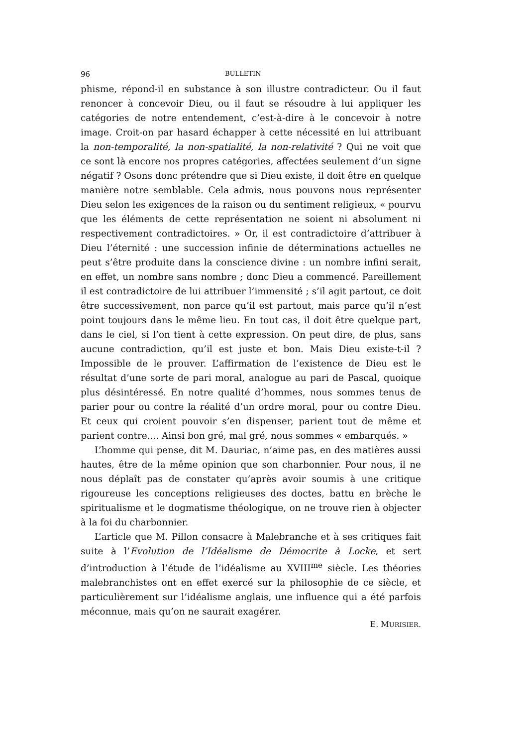96 BULLETIN
phisme, répond-il en substance à son illustre contradicteur. Ou il faut renoncer à concevoir Dieu, ou il faut se résoudre à lui appliquer les catégories de notre entendement, c’est-à-dire à le concevoir à notre image. Croit-on par hasard échapper à cette nécessité en lui attribuant la non-temporalité, la non-spatialité, la non-relativité ? Qui ne voit que ce sont là encore nos propres catégories, affectées seulement d’un signe négatif ? Osons donc prétendre que si Dieu existe, il doit être en quelque manière notre semblable. Cela admis, nous pouvons nous représenter Dieu selon les exigences de la raison ou du sentiment religieux, « pourvu que les éléments de cette représentation ne soient ni absolument ni respectivement contradictoires. » Or, il est contradictoire d’attribuer à Dieu l’éternité : une succession infinie de déterminations actuelles ne peut s’être produite dans la conscience divine : un nombre infini serait, en effet, un nombre sans nombre ; donc Dieu a commencé. Pareillement il est contradictoire de lui attribuer l’immensité ; s’il agit partout, ce doit être successivement, non parce qu’il est partout, mais parce qu’il n’est point toujours dans le même lieu. En tout cas, il doit être quelque part, dans le ciel, si l’on tient à cette expression. On peut dire, de plus, sans aucune contradiction, qu’il est juste et bon. Mais Dieu existe-t-il ? Impossible de le prouver. L’affirmation de l’existence de Dieu est le résultat d’une sorte de pari moral, analogue au pari de Pascal, quoique plus désintéressé. En notre qualité d’hommes, nous sommes tenus de parier pour ou contre la réalité d’un ordre moral, pour ou contre Dieu. Et ceux qui croient pouvoir s’en dispenser, parient tout de même et parient contre.... Ainsi bon gré, mal gré, nous sommes « embarqués. »
L’homme qui pense, dit M. Dauriac, n’aime pas, en des matières aussi hautes, être de la même opinion que son charbonnier. Pour nous, il ne nous déplaît pas de constater qu’après avoir soumis à une critique rigoureuse les conceptions religieuses des doctes, battu en brèche le spiritualisme et le dogmatisme théologique, on ne trouve rien à objecter à la foi du charbonnier.
L’article que M. Pillon consacre à Malebranche et à ses critiques fait suite à l’Evolution de l’Idéalisme de Démocrite à Locke, et sert d’introduction à l’étude de l’idéalisme au XVIII<sup>me</sup> siècle. Les théories malebranchistes ont en effet exercé sur la philosophie de ce siècle, et particulièrement sur l’idéalisme anglais, une influence qui a été parfois méconnue, mais qu’on ne saurait exagérer.
E. MURISIER.